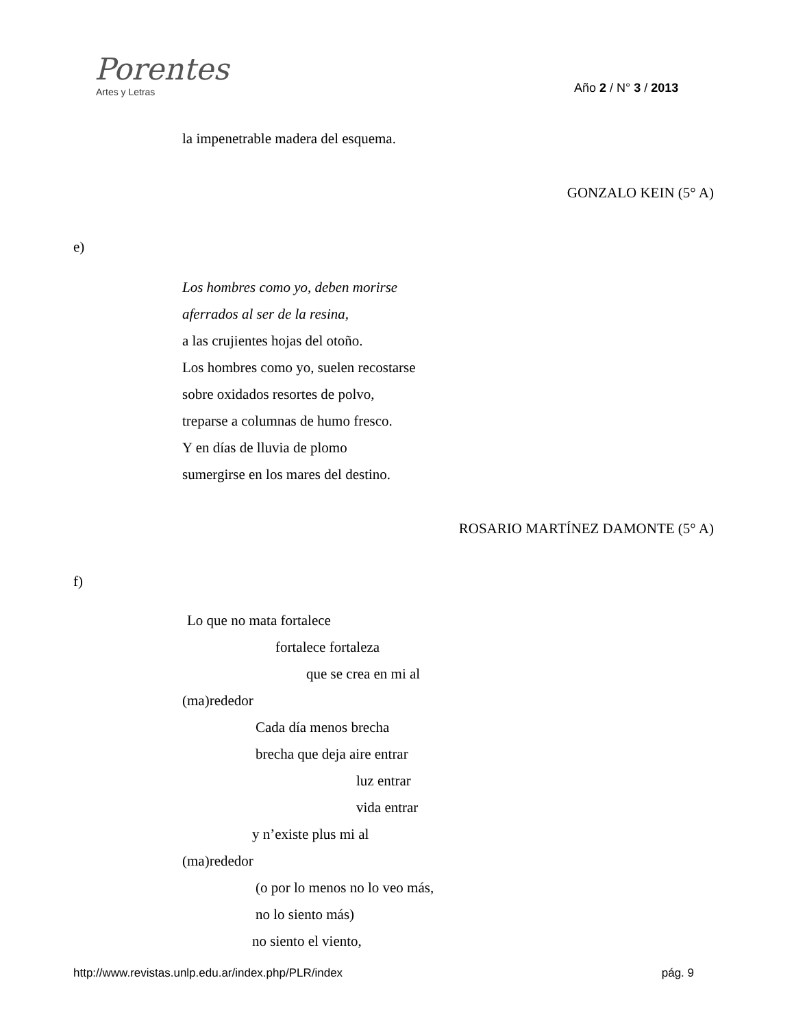Porentes
Artes y Letras
Año 2 / N° 3 / 2013
la impenetrable madera del esquema.
GONZALO KEIN (5° A)
e)
Los hombres como yo, deben morirse
aferrados al ser de la resina,
a las crujientes hojas del otoño.
Los hombres como yo, suelen recostarse
sobre oxidados resortes de polvo,
treparse a columnas de humo fresco.
Y en días de lluvia de plomo
sumergirse en los mares del destino.
ROSARIO MARTÍNEZ DAMONTE (5° A)
f)
Lo que no mata fortalece
fortalece fortaleza
que se crea en mi al
(ma)rededor
Cada día menos brecha
brecha que deja aire entrar
luz entrar
vida entrar
y n’existe plus mi al
(ma)rededor
(o por lo menos no lo veo más,
no lo siento más)
no siento el viento,
http://www.revistas.unlp.edu.ar/index.php/PLR/index pág. 9